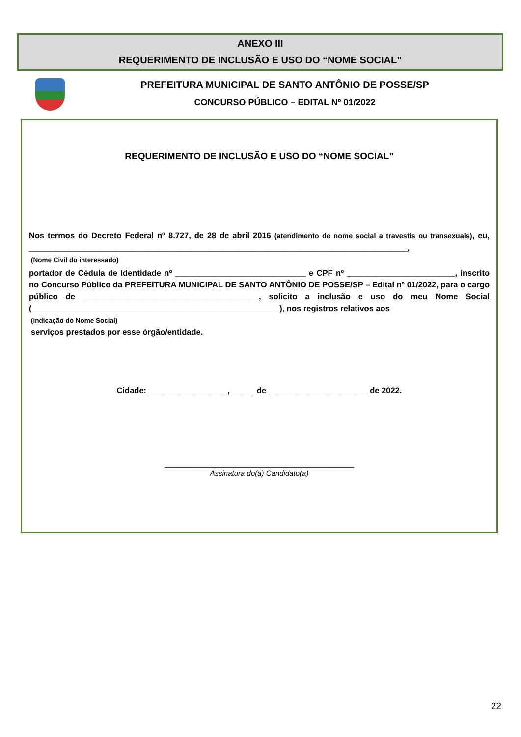ANEXO III
REQUERIMENTO DE INCLUSÃO E USO DO “NOME SOCIAL”
PREFEITURA MUNICIPAL DE SANTO ANTÔNIO DE POSSE/SP
CONCURSO PÚBLICO – EDITAL Nº 01/2022
REQUERIMENTO DE INCLUSÃO E USO DO “NOME SOCIAL”
Nos termos do Decreto Federal nº 8.727, de 28 de abril 2016 (atendimento de nome social a travestis ou transexuais), eu, ____________________________________________________________________________________,
(Nome Civil do interessado)
portador de Cédula de Identidade nº _____________________________ e CPF nº ________________________, inscrito no Concurso Público da PREFEITURA MUNICIPAL DE SANTO ANTÔNIO DE POSSE/SP – Edital nº 01/2022, para o cargo público de _______________________________________, solicito a inclusão e uso do meu Nome Social (_______________________________________________________), nos registros relativos aos
(indicação do Nome Social)
serviços prestados por esse órgão/entidade.
Cidade:__________________, _____ de ______________________ de 2022.
__________________________________________
Assinatura do(a) Candidato(a)
22